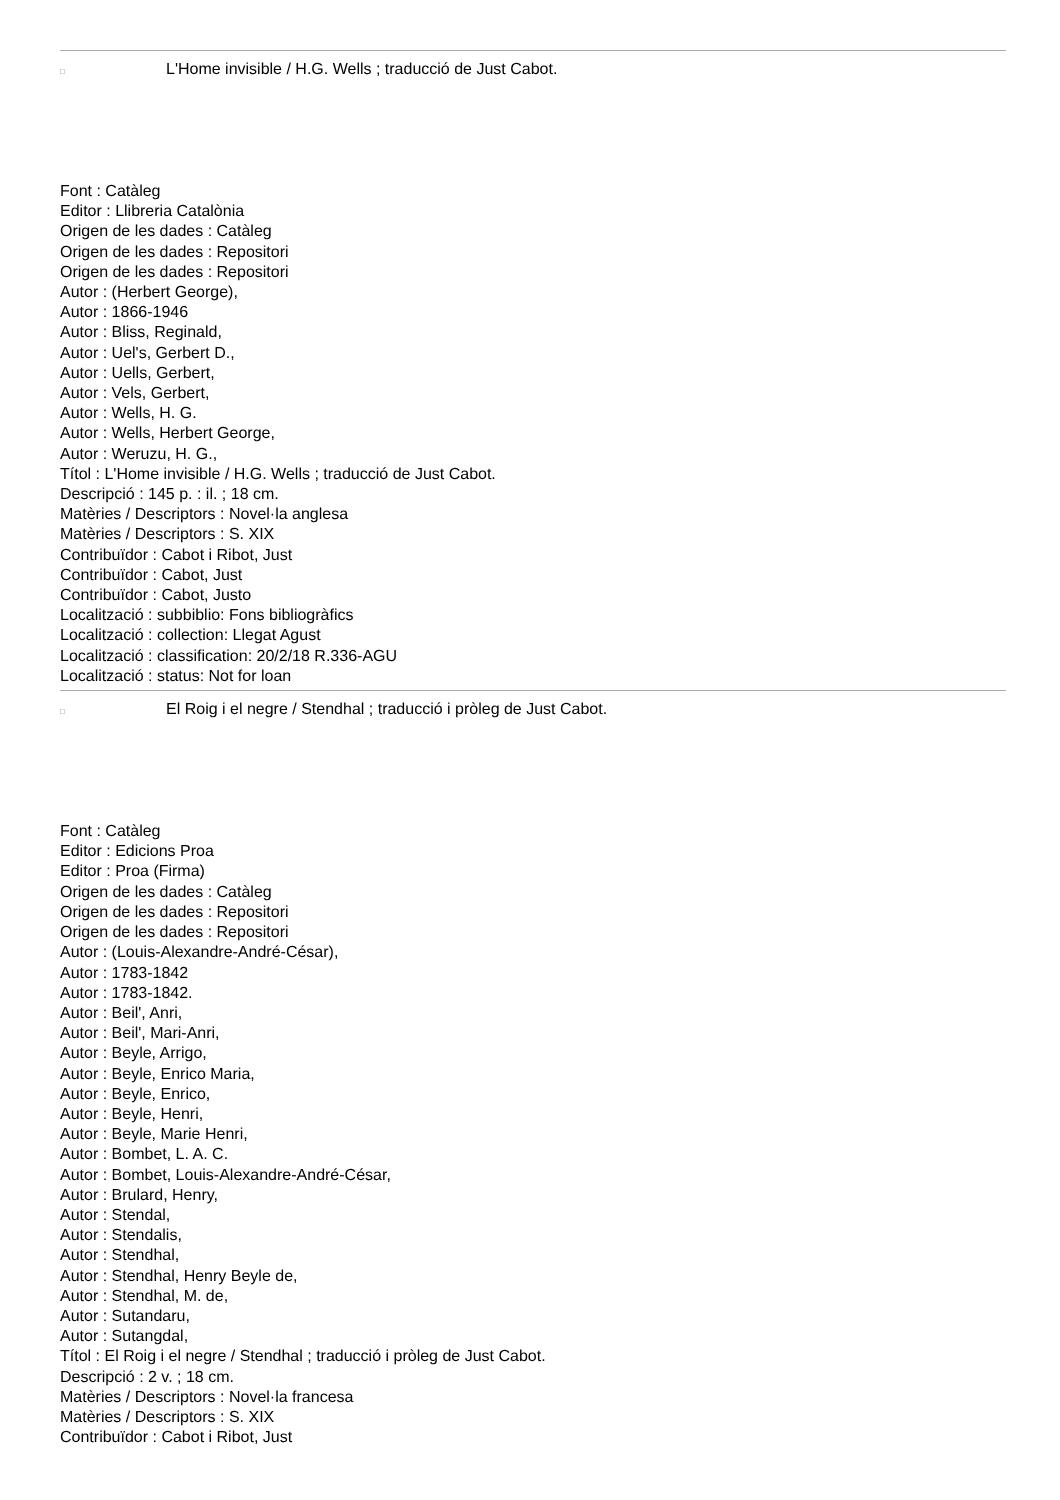□
L'Home invisible / H.G. Wells ; traducció de Just Cabot.
Font : Catàleg
Editor : Llibreria Catalònia
Origen de les dades : Catàleg
Origen de les dades : Repositori
Origen de les dades : Repositori
Autor : (Herbert George),
Autor : 1866-1946
Autor : Bliss, Reginald,
Autor : Uel's, Gerbert D.,
Autor : Uells, Gerbert,
Autor : Vels, Gerbert,
Autor : Wells, H. G.
Autor : Wells, Herbert George,
Autor : Weruzu, H. G.,
Títol : L'Home invisible / H.G. Wells ; traducció de Just Cabot.
Descripció : 145 p. : il. ; 18 cm.
Matèries / Descriptors : Novel·la anglesa
Matèries / Descriptors : S. XIX
Contribuïdor : Cabot i Ribot, Just
Contribuïdor : Cabot, Just
Contribuïdor : Cabot, Justo
Localització : subbiblio: Fons bibliogràfics
Localització : collection: Llegat Agust
Localització : classification: 20/2/18 R.336-AGU
Localització : status: Not for loan
□
El Roig i el negre / Stendhal ; traducció i pròleg de Just Cabot.
Font : Catàleg
Editor : Edicions Proa
Editor : Proa (Firma)
Origen de les dades : Catàleg
Origen de les dades : Repositori
Origen de les dades : Repositori
Autor : (Louis-Alexandre-André-César),
Autor : 1783-1842
Autor : 1783-1842.
Autor : Beil', Anri,
Autor : Beil', Mari-Anri,
Autor : Beyle, Arrigo,
Autor : Beyle, Enrico Maria,
Autor : Beyle, Enrico,
Autor : Beyle, Henri,
Autor : Beyle, Marie Henri,
Autor : Bombet, L. A. C.
Autor : Bombet, Louis-Alexandre-André-César,
Autor : Brulard, Henry,
Autor : Stendal,
Autor : Stendalis,
Autor : Stendhal,
Autor : Stendhal, Henry Beyle de,
Autor : Stendhal, M. de,
Autor : Sutandaru,
Autor : Sutangdal,
Títol : El Roig i el negre / Stendhal ; traducció i pròleg de Just Cabot.
Descripció : 2 v. ; 18 cm.
Matèries / Descriptors : Novel·la francesa
Matèries / Descriptors : S. XIX
Contribuïdor : Cabot i Ribot, Just